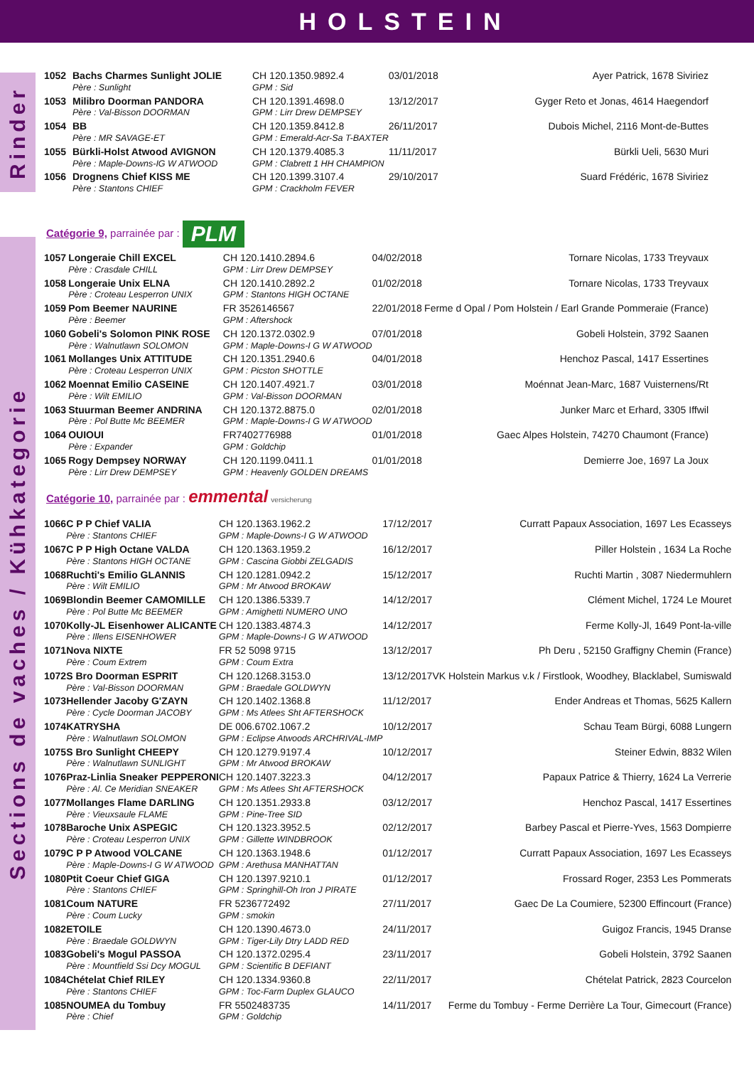HOLSTEIN
Rinder
Sections de vaches / Kühkategorie
| 1052 | Bachs Charmes Sunlight JOLIE | CH 120.1350.9892.4 | 03/01/2018 | Ayer Patrick, 1678 Siviriez |
| | Père : Sunlight | GPM : Sid | | |
| 1053 | Milibro Doorman PANDORA | CH 120.1391.4698.0 | 13/12/2017 | Gyger Reto et Jonas, 4614 Haegendorf |
| | Père : Val-Bisson DOORMAN | GPM : Lirr Drew DEMPSEY | | |
| 1054 | BB | CH 120.1359.8412.8 | 26/11/2017 | Dubois Michel, 2116 Mont-de-Buttes |
| | Père : MR SAVAGE-ET | GPM : Emerald-Acr-Sa T-BAXTER | | |
| 1055 | Bürkli-Holst Atwood AVIGNON | CH 120.1379.4085.3 | 11/11/2017 | Bürkli Ueli, 5630 Muri |
| | Père : Maple-Downs-IG W ATWOOD | GPM : Clabrett 1 HH CHAMPION | | |
| 1056 | Drognens Chief KISS ME | CH 120.1399.3107.4 | 29/10/2017 | Suard Frédéric, 1678 Siviriez |
| | Père : Stantons CHIEF | GPM : Crackholm FEVER | | |
Catégorie 9, parrainée par : PLM
| 1057 | Longeraie Chill EXCEL | CH 120.1410.2894.6 | 04/02/2018 | Tornare Nicolas, 1733 Treyvaux |
| | Père : Crasdale CHILL | GPM : Lirr Drew DEMPSEY | | |
| 1058 | Longeraie Unix ELNA | CH 120.1410.2892.2 | 01/02/2018 | Tornare Nicolas, 1733 Treyvaux |
| | Père : Croteau Lesperron UNIX | GPM : Stantons HIGH OCTANE | | |
| 1059 | Pom Beemer NAURINE | FR 3526146567 | 22/01/2018 | Ferme d Opal / Pom Holstein / Earl Grande Pommeraie (France) |
| | Père : Beemer | GPM : Aftershock | | |
| 1060 | Gobeli's Solomon PINK ROSE | CH 120.1372.0302.9 | 07/01/2018 | Gobeli Holstein, 3792 Saanen |
| | Père : Walnutlawn SOLOMON | GPM : Maple-Downs-I G W ATWOOD | | |
| 1061 | Mollanges Unix ATTITUDE | CH 120.1351.2940.6 | 04/01/2018 | Henchoz Pascal, 1417 Essertines |
| | Père : Croteau Lesperron UNIX | GPM : Picston SHOTTLE | | |
| 1062 | Moennat Emilio CASEINE | CH 120.1407.4921.7 | 03/01/2018 | Moénnat Jean-Marc, 1687 Vuisternens/Rt |
| | Père : Wilt EMILIO | GPM : Val-Bisson DOORMAN | | |
| 1063 | Stuurman Beemer ANDRINA | CH 120.1372.8875.0 | 02/01/2018 | Junker Marc et Erhard, 3305 Iffwil |
| | Père : Pol Butte Mc BEEMER | GPM : Maple-Downs-I G W ATWOOD | | |
| 1064 | OUIOUI | FR7402776988 | 01/01/2018 | Gaec Alpes Holstein, 74270 Chaumont (France) |
| | Père : Expander | GPM : Goldchip | | |
| 1065 | Rogy Dempsey NORWAY | CH 120.1199.0411.1 | 01/01/2018 | Demierre Joe, 1697 La Joux |
| | Père : Lirr Drew DEMPSEY | GPM : Heavenly GOLDEN DREAMS | | |
Catégorie 10, parrainée par : emmental versicherung
| 1066 | C P P Chief VALIA | CH 120.1363.1962.2 | 17/12/2017 | Curratt Papaux Association, 1697 Les Ecasseys |
| | Père : Stantons CHIEF | GPM : Maple-Downs-I G W ATWOOD | | |
| 1067 | C P P High Octane VALDA | CH 120.1363.1959.2 | 16/12/2017 | Piller Holstein , 1634 La Roche |
| | Père : Stantons HIGH OCTANE | GPM : Cascina Giobbi ZELGADIS | | |
| 1068 | Ruchti's Emilio GLANNIS | CH 120.1281.0942.2 | 15/12/2017 | Ruchti Martin , 3087 Niedermuhlern |
| | Père : Wilt EMILIO | GPM : Mr Atwood BROKAW | | |
| 1069 | Blondin Beemer CAMOMILLE | CH 120.1386.5339.7 | 14/12/2017 | Clément Michel, 1724 Le Mouret |
| | Père : Pol Butte Mc BEEMER | GPM : Amighetti NUMERO UNO | | |
| 1070 | Kolly-JL Eisenhower ALICANTE | CH 120.1383.4874.3 | 14/12/2017 | Ferme Kolly-Jl, 1649 Pont-la-ville |
| | Père : Illens EISENHOWER | GPM : Maple-Downs-I G W ATWOOD | | |
| 1071 | Nova NIXTE | FR 52 5098 9715 | 13/12/2017 | Ph Deru , 52150 Graffigny Chemin (France) |
| | Père : Coum Extrem | GPM : Coum Extra | | |
| 1072 | S Bro Doorman ESPRIT | CH 120.1268.3153.0 | 13/12/2017 | VK Holstein Markus v.k / Firstlook, Woodhey, Blacklabel, Sumiswald |
| | Père : Val-Bisson DOORMAN | GPM : Braedale GOLDWYN | | |
| 1073 | Hellender Jacoby G'ZAYN | CH 120.1402.1368.8 | 11/12/2017 | Ender Andreas et Thomas, 5625 Kallern |
| | Père : Cycle Doorman JACOBY | GPM : Ms Atlees Sht AFTERSHOCK | | |
| 1074 | KATRYSHA | DE 006.6702.1067.2 | 10/12/2017 | Schau Team Bürgi, 6088 Lungern |
| | Père : Walnutlawn SOLOMON | GPM : Eclipse Atwoods ARCHRIVAL-IMP | | |
| 1075 | S Bro Sunlight CHEEPY | CH 120.1279.9197.4 | 10/12/2017 | Steiner Edwin, 8832 Wilen |
| | Père : Walnutlawn SUNLIGHT | GPM : Mr Atwood BROKAW | | |
| 1076 | Praz-Linlia Sneaker PEPPERONI | CH 120.1407.3223.3 | 04/12/2017 | Papaux Patrice & Thierry, 1624 La Verrerie |
| | Père : Al. Ce Meridian SNEAKER | GPM : Ms Atlees Sht AFTERSHOCK | | |
| 1077 | Mollanges Flame DARLING | CH 120.1351.2933.8 | 03/12/2017 | Henchoz Pascal, 1417 Essertines |
| | Père : Vieuxsaule FLAME | GPM : Pine-Tree SID | | |
| 1078 | Baroche Unix ASPEGIC | CH 120.1323.3952.5 | 02/12/2017 | Barbey Pascal et Pierre-Yves, 1563 Dompierre |
| | Père : Croteau Lesperron UNIX | GPM : Gillette WINDBROOK | | |
| 1079 | C P P Atwood VOLCANE | CH 120.1363.1948.6 | 01/12/2017 | Curratt Papaux Association, 1697 Les Ecasseys |
| | Père : Maple-Downs-I G W ATWOOD | GPM : Arethusa MANHATTAN | | |
| 1080 | Ptit Coeur Chief GIGA | CH 120.1397.9210.1 | 01/12/2017 | Frossard Roger, 2353 Les Pommerats |
| | Père : Stantons CHIEF | GPM : Springhill-Oh Iron J PIRATE | | |
| 1081 | Coum NATURE | FR 5236772492 | 27/11/2017 | Gaec De La Coumiere, 52300 Effincourt (France) |
| | Père : Coum Lucky | GPM : smokin | | |
| 1082 | ETOILE | CH 120.1390.4673.0 | 24/11/2017 | Guigoz Francis, 1945 Dranse |
| | Père : Braedale GOLDWYN | GPM : Tiger-Lily Dtry LADD RED | | |
| 1083 | Gobeli's Mogul PASSOA | CH 120.1372.0295.4 | 23/11/2017 | Gobeli Holstein, 3792 Saanen |
| | Père : Mountfield Ssi Dcy MOGUL | GPM : Scientific B DEFIANT | | |
| 1084 | Chételat Chief RILEY | CH 120.1334.9360.8 | 22/11/2017 | Chételat Patrick, 2823 Courcelon |
| | Père : Stantons CHIEF | GPM : Toc-Farm Duplex GLAUCO | | |
| 1085 | NOUMEA du Tombuy | FR 5502483735 | 14/11/2017 | Ferme du Tombuy - Ferme Derrière La Tour, Gimecourt (France) |
| | Père : Chief | GPM : Goldchip | | |